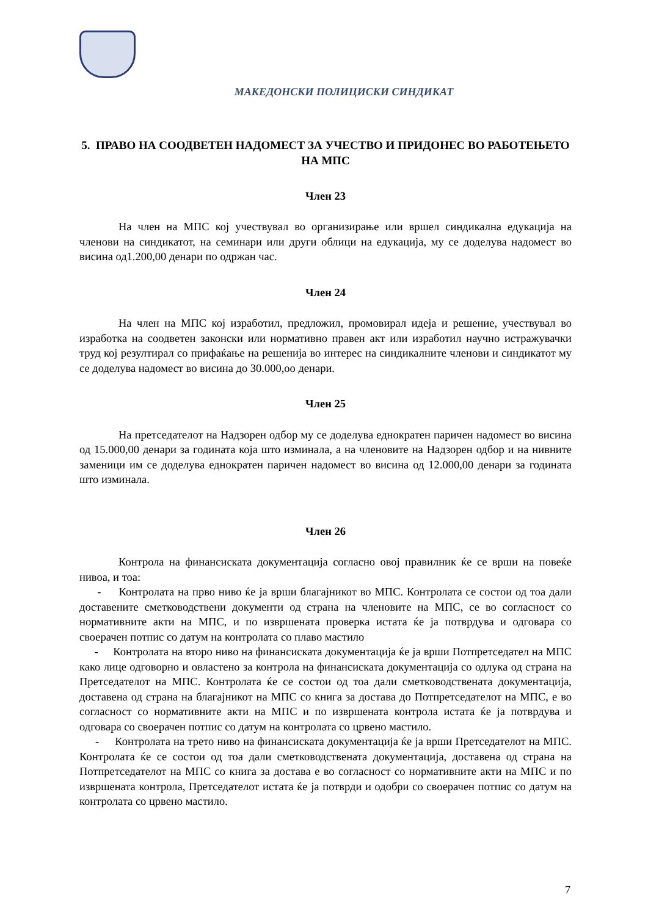МАКЕДОНСКИ ПОЛИЦИСКИ СИНДИКАТ
5. ПРАВО НА СООДВЕТЕН НАДОМЕСТ ЗА УЧЕСТВО И ПРИДОНЕС ВО РАБОТЕЊЕТО НА МПС
Член 23
На член на МПС кој учествувал во организирање или вршел синдикална едукација на членови на синдикатот, на семинари или други облици на едукација, му се доделува надомест во висина од1.200,00 денари по одржан час.
Член 24
На член на МПС кој изработил, предложил, промовирал идеја и решение, учествувал во изработка на соодветен законски или нормативно правен акт или изработил научно истражувачки труд кој резултирал со прифаќање на решенија во интерес на синдикалните членови и синдикатот му се доделува надомест во висина до 30.000,оо денари.
Член 25
На претседателот на Надзорен одбор му се доделува еднократен паричен надомест во висина од 15.000,00 денари за годината која што изминала, а на членовите на Надзорен одбор и на нивните заменици им се доделува еднократен паричен надомест во висина од 12.000,00 денари за годината што изминала.
Член 26
Контрола на финансиската документација согласно овој правилник ќе се врши на повеќе нивоа, и тоа:
- Контролата на прво ниво ќе ја врши благајникот во МПС. Контролата се состои од тоа дали доставените сметководствени документи од страна на членовите на МПС, се во согласност со нормативните акти на МПС, и по извршената проверка истата ќе ја потврдува и одговара со своерачен потпис со датум на контролата со плаво мастило
- Контролата на второ ниво на финансиската документација ќе ја врши Потпретседател на МПС како лице одговорно и овластено за контрола на финансиската документација со одлука од страна на Претседателот на МПС. Контролата ќе се состои од тоа дали сметководствената документација, доставена од страна на благајникот на МПС со книга за достава до Потпретседателот на МПС, е во согласност со нормативните акти на МПС и по извршената контрола истата ќе ја потврдува и одговара со своерачен потпис со датум на контролата со црвено мастило.
- Контролата на трето ниво на финансиската документација ќе ја врши Претседателот на МПС. Контролата ќе се состои од тоа дали сметководствената документација, доставена од страна на Потпретседателот на МПС со книга за достава е во согласност со нормативните акти на МПС и по извршената контрола, Претседателот истата ќе ја потврди и одобри со своерачен потпис со датум на контролата со црвено мастило.
7